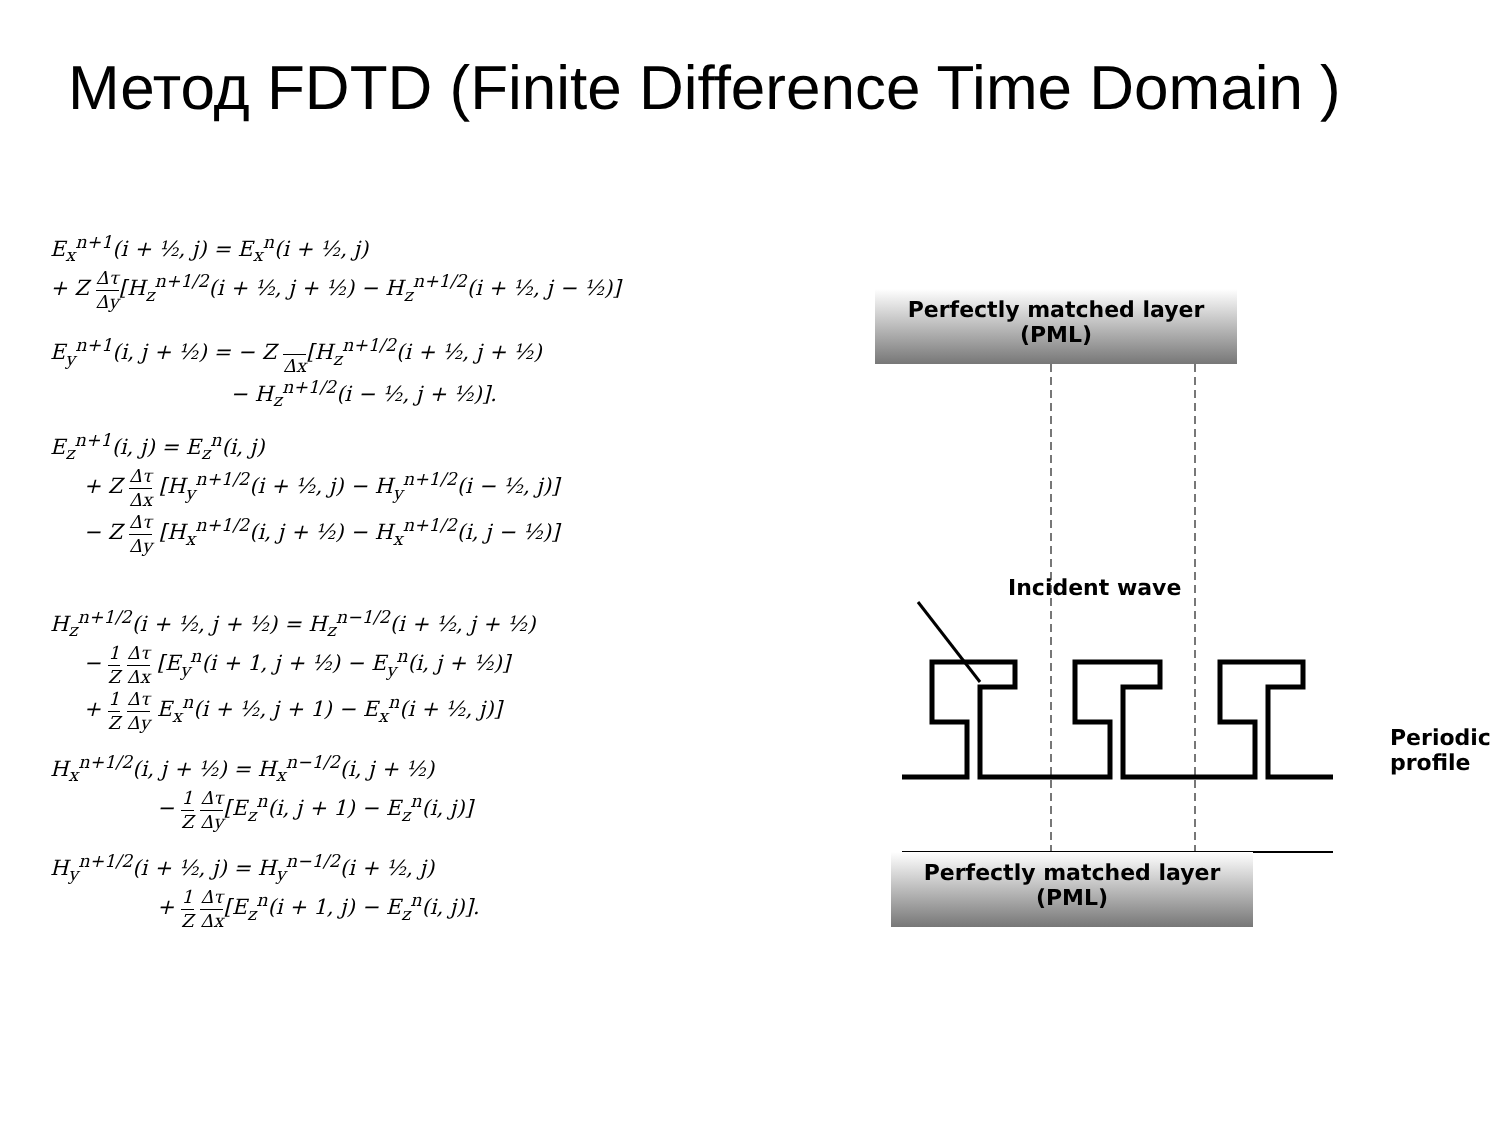Метод FDTD (Finite Difference Time Domain )
E<sub>x</sub><sup>n+1</sup>(i + ½, j) = E<sub>x</sub><sup>n</sup>(i + ½, j)
+ Z Δτ Δy[H<sub>z</sub><sup>n+1/2</sup>(i + ½, j + ½) − H<sub>z</sub><sup>n+1/2</sup>(i + ½, j − ½)]
E<sub>y</sub><sup>n+1</sup>(i, j + ½) = − Z Δx[H<sub>z</sub><sup>n+1/2</sup>(i + ½, j + ½)
− H<sub>z</sub><sup>n+1/2</sup>(i − ½, j + ½)].
E<sub>z</sub><sup>n+1</sup>(i, j) = E<sub>z</sub><sup>n</sup>(i, j)
+ Z Δτ Δx [H<sub>y</sub><sup>n+1/2</sup>(i + ½, j) − H<sub>y</sub><sup>n+1/2</sup>(i − ½, j)]
− Z Δτ Δy [H<sub>x</sub><sup>n+1/2</sup>(i, j + ½) − H<sub>x</sub><sup>n+1/2</sup>(i, j − ½)]
H<sub>z</sub><sup>n+1/2</sup>(i + ½, j + ½) = H<sub>z</sub><sup>n−1/2</sup>(i + ½, j + ½)
− 1 Z Δτ Δx [E<sub>y</sub><sup>n</sup>(i + 1, j + ½) − E<sub>y</sub><sup>n</sup>(i, j + ½)]
+ 1 Z Δτ Δy E<sub>x</sub><sup>n</sup>(i + ½, j + 1) − E<sub>x</sub><sup>n</sup>(i + ½, j)]
H<sub>x</sub><sup>n+1/2</sup>(i, j + ½) = H<sub>x</sub><sup>n−1/2</sup>(i, j + ½)
− 1 Z Δτ Δy[E<sub>z</sub><sup>n</sup>(i, j + 1) − E<sub>z</sub><sup>n</sup>(i, j)]
H<sub>y</sub><sup>n+1/2</sup>(i + ½, j) = H<sub>y</sub><sup>n−1/2</sup>(i + ½, j)
+ 1 Z Δτ Δx[E<sub>z</sub><sup>n</sup>(i + 1, j) − E<sub>z</sub><sup>n</sup>(i, j)].
Perfectly matched layer
(PML)
Incident wave
Periodic profile
Perfectly matched layer
(PML)